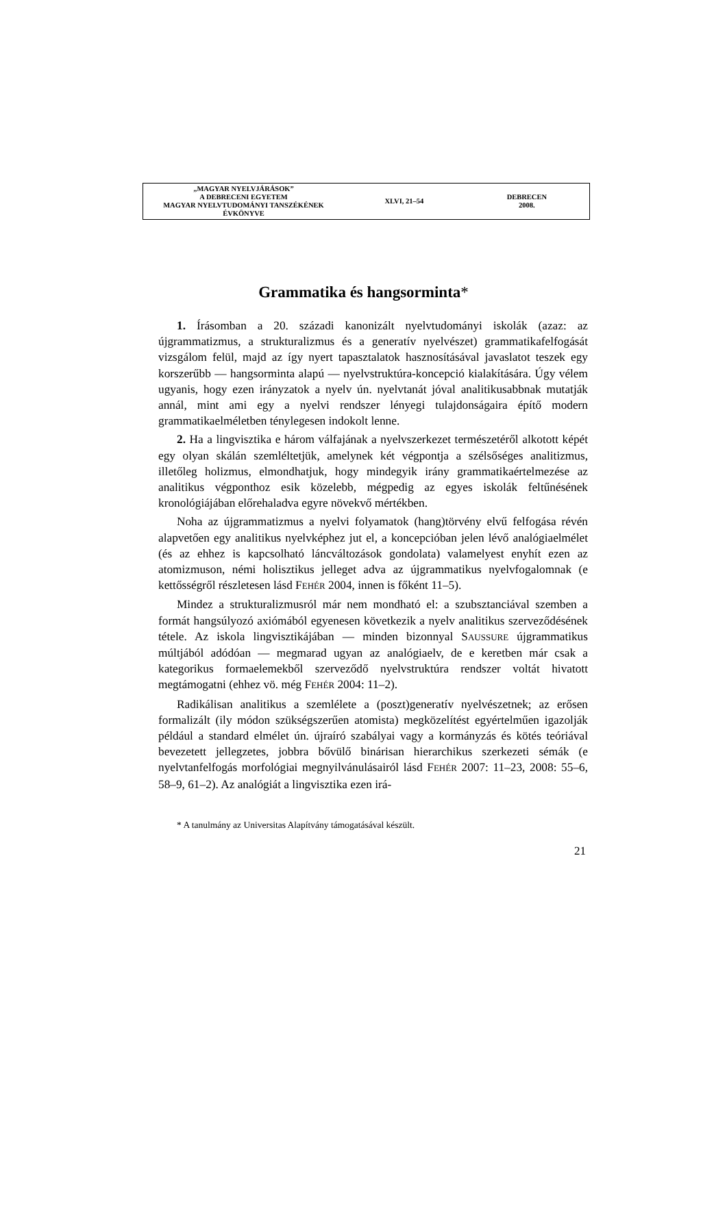| „MAGYAR NYELVJÁRÁSOK” A DEBRECENI EGYETEM MAGYAR NYELVTUDOMÁNYI TANSZÉKÉNEK ÉVKÖNYVE | XLVI, 21–54 | DEBRECEN 2008. |
Grammatika és hangsorminta*
1. Írásomban a 20. századi kanonizált nyelvtudományi iskolák (azaz: az újgrammatizmus, a strukturalizmus és a generatív nyelvészet) grammatikafelfogását vizsgálom felül, majd az így nyert tapasztalatok hasznosításával javaslatot teszek egy korszerűbb — hangsorminta alapú — nyelvstruktúra-koncepció kialakítására. Úgy vélem ugyanis, hogy ezen irányzatok a nyelv ún. nyelvtanát jóval analitikusabbnak mutatják annál, mint ami egy a nyelvi rendszer lényegi tulajdonságaira építő modern grammatikaelméletben ténylegesen indokolt lenne.
2. Ha a lingvisztika e három válfajának a nyelvszerkezet természetéről alkotott képét egy olyan skálán szemléltetjük, amelynek két végpontja a szélsőséges analitizmus, illetőleg holizmus, elmondhatjuk, hogy mindegyik irány grammatikaértelmezése az analitikus végponthoz esik közelebb, mégpedig az egyes iskolák feltűnésének kronológiájában előrehaladva egyre növekvő mértékben.
Noha az újgrammatizmus a nyelvi folyamatok (hang)törvény elvű felfogása révén alapvetően egy analitikus nyelvképhez jut el, a koncepcióban jelen lévő analógiaelmélet (és az ehhez is kapcsolható láncváltozások gondolata) valamelyest enyhít ezen az atomizmuson, némi holisztikus jelleget adva az újgrammatikus nyelvfogalomnak (e kettősségről részletesen lásd FEHÉR 2004, innen is főként 11–5).
Mindez a strukturalizmusról már nem mondható el: a szubsztanciával szemben a formát hangsúlyozó axiómából egyenesen következik a nyelv analitikus szerveződésének tétele. Az iskola lingvisztikájában — minden bizonnyal SAUSSURE újgrammatikus múltjából adódóan — megmarad ugyan az analógiaelv, de e keretben már csak a kategorikus formaelemekből szerveződő nyelvstruktúra rendszer voltát hivatott megtámogatni (ehhez vö. még FEHÉR 2004: 11–2).
Radikálisan analitikus a szemlélete a (poszt)generatív nyelvészetnek; az erősen formalizált (ily módon szükségszerűen atomista) megközelítést egyértelműen igazolják például a standard elmélet ún. újraíró szabályai vagy a kormányzás és kötés teóriával bevezetett jellegzetes, jobbra bővülő binárisan hierarchikus szerkezeti sémák (e nyelvtanfelfogás morfológiai megnyilvánulásairól lásd FEHÉR 2007: 11–23, 2008: 55–6, 58–9, 61–2). Az analógiát a lingvisztika ezen irá-
* A tanulmány az Universitas Alapítvány támogatásával készült.
21